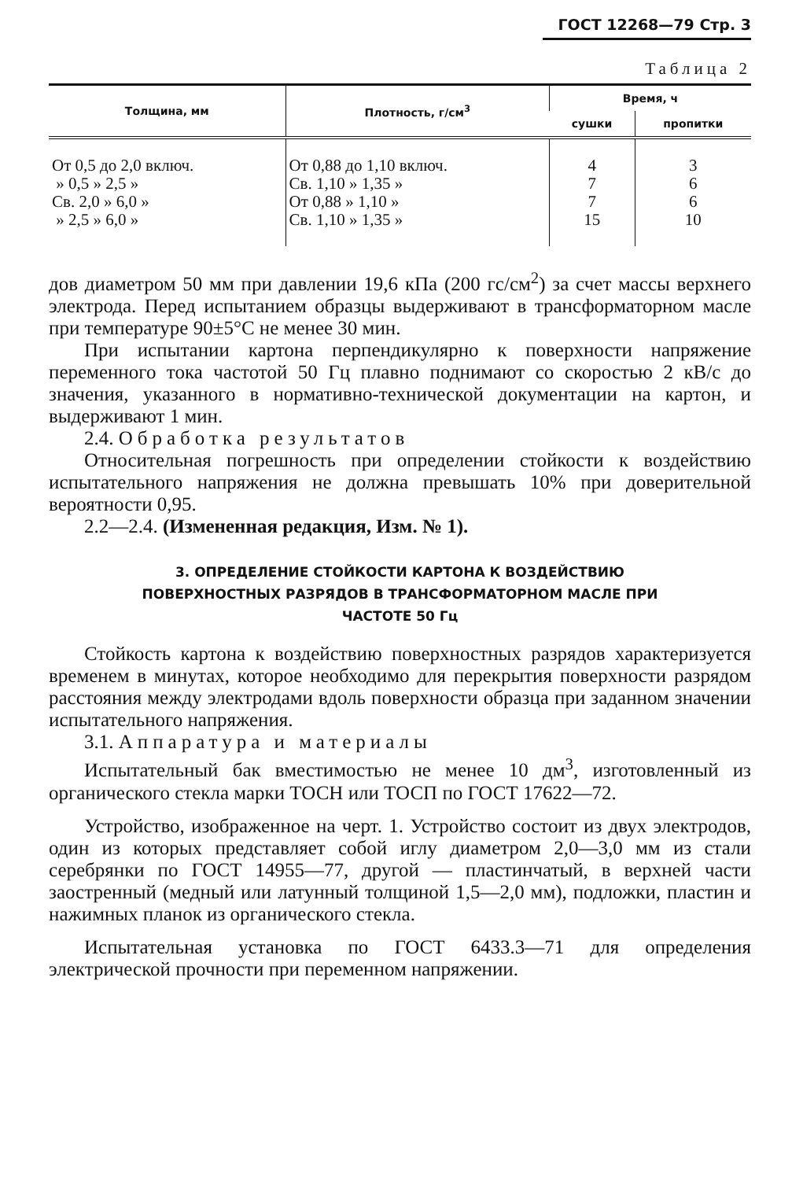ГОСТ 12268—79 Стр. 3
Таблица 2
| Толщина, мм | Плотность, г/см<sup>3</sup> | Время, ч | |
| --- | --- | --- | --- |
| | | сушки | пропитки |
| От 0,5 до 2,0 включ. | От 0,88 до 1,10 включ. | 4 | 3 |
| » 0,5 » 2,5 » | Св. 1,10 » 1,35 » | 7 | 6 |
| Св. 2,0 » 6,0 » | От 0,88 » 1,10 » | 7 | 6 |
| » 2,5 » 6,0 » | Св. 1,10 » 1,35 » | 15 | 10 |
дов диаметром 50 мм при давлении 19,6 кПа (200 гс/см<sup>2</sup>) за счет массы верхнего электрода. Перед испытанием образцы выдерживают в трансформаторном масле при температуре 90±5°С не менее 30 мин.
При испытании картона перпендикулярно к поверхности напряжение переменного тока частотой 50 Гц плавно поднимают со скоростью 2 кВ/с до значения, указанного в нормативно-технической документации на картон, и выдерживают 1 мин.
2.4. Обработка результатов
Относительная погрешность при определении стойкости к воздействию испытательного напряжения не должна превышать 10% при доверительной вероятности 0,95.
2.2—2.4. (Измененная редакция, Изм. № 1).
3. ОПРЕДЕЛЕНИЕ СТОЙКОСТИ КАРТОНА К ВОЗДЕЙСТВИЮ ПОВЕРХНОСТНЫХ РАЗРЯДОВ В ТРАНСФОРМАТОРНОМ МАСЛЕ ПРИ ЧАСТОТЕ 50 Гц
Стойкость картона к воздействию поверхностных разрядов характеризуется временем в минутах, которое необходимо для перекрытия поверхности разрядом расстояния между электродами вдоль поверхности образца при заданном значении испытательного напряжения.
3.1. Аппаратура и материалы
Испытательный бак вместимостью не менее 10 дм<sup>3</sup>, изготовленный из органического стекла марки ТОСН или ТОСП по ГОСТ 17622—72.
Устройство, изображенное на черт. 1. Устройство состоит из двух электродов, один из которых представляет собой иглу диаметром 2,0—3,0 мм из стали серебрянки по ГОСТ 14955—77, другой — пластинчатый, в верхней части заостренный (медный или латунный толщиной 1,5—2,0 мм), подложки, пластин и нажимных планок из органического стекла.
Испытательная установка по ГОСТ 6433.3—71 для определения электрической прочности при переменном напряжении.